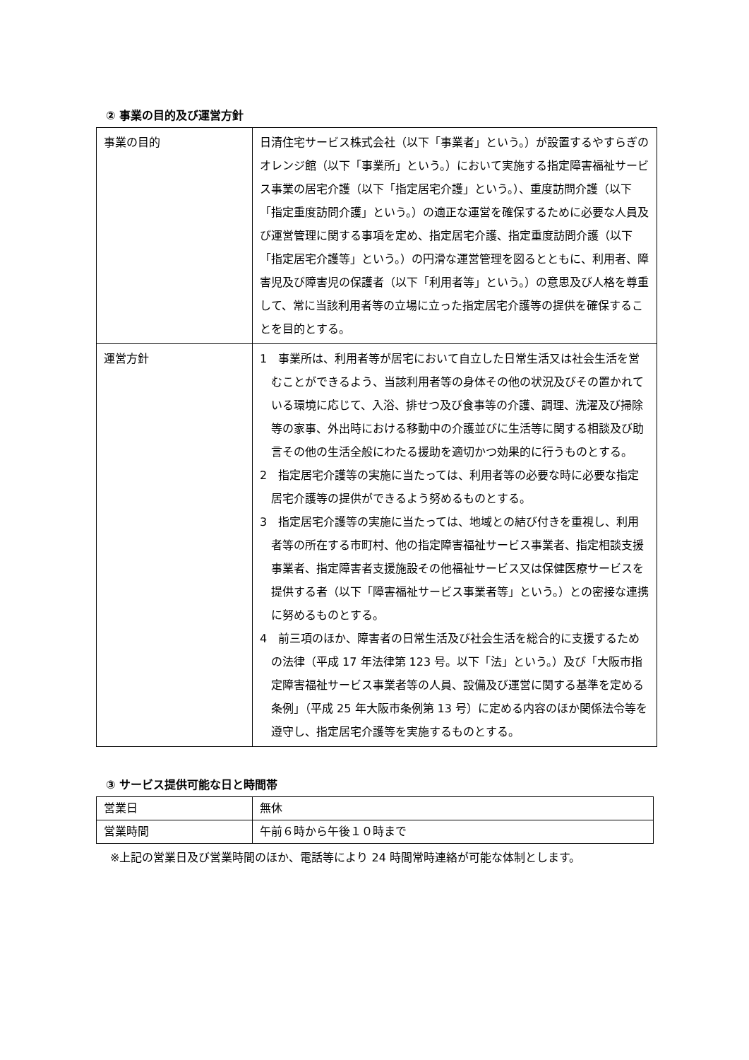② 事業の目的及び運営方針
| 事業の目的 | 日清住宅サービス株式会社（以下「事業者」という。）が設置するやすらぎのオレンジ館（以下「事業所」という。）において実施する指定障害福祉サービス事業の居宅介護（以下「指定居宅介護」という。）、重度訪問介護（以下「指定重度訪問介護」という。）の適正な運営を確保するために必要な人員及び運営管理に関する事項を定め、指定居宅介護、指定重度訪問介護（以下「指定居宅介護等」という。）の円滑な運営管理を図るとともに、利用者、障害児及び障害児の保護者（以下「利用者等」という。）の意思及び人格を尊重して、常に当該利用者等の立場に立った指定居宅介護等の提供を確保することを目的とする。 |
| 運営方針 | 1 事業所は、利用者等が居宅において自立した日常生活又は社会生活を営むことができるよう、当該利用者等の身体その他の状況及びその置かれている環境に応じて、入浴、排せつ及び食事等の介護、調理、洗濯及び掃除等の家事、外出時における移動中の介護並びに生活等に関する相談及び助言その他の生活全般にわたる援助を適切かつ効果的に行うものとする。 2 指定居宅介護等の実施に当たっては、利用者等の必要な時に必要な指定居宅介護等の提供ができるよう努めるものとする。 3 指定居宅介護等の実施に当たっては、地域との結び付きを重視し、利用者等の所在する市町村、他の指定障害福祉サービス事業者、指定相談支援事業者、指定障害者支援施設その他福祉サービス又は保健医療サービスを提供する者（以下「障害福祉サービス事業者等」という。）との密接な連携に努めるものとする。 4 前三項のほか、障害者の日常生活及び社会生活を総合的に支援するための法律（平成 17 年法律第 123 号。以下「法」という。）及び「大阪市指定障害福祉サービス事業者等の人員、設備及び運営に関する基準を定める条例」（平成 25 年大阪市条例第 13 号）に定める内容のほか関係法令等を遵守し、指定居宅介護等を実施するものとする。 |
③ サービス提供可能な日と時間帯
| 営業日 | 無休 |
| 営業時間 | 午前６時から午後１０時まで |
※上記の営業日及び営業時間のほか、電話等により 24 時間常時連絡が可能な体制とします。